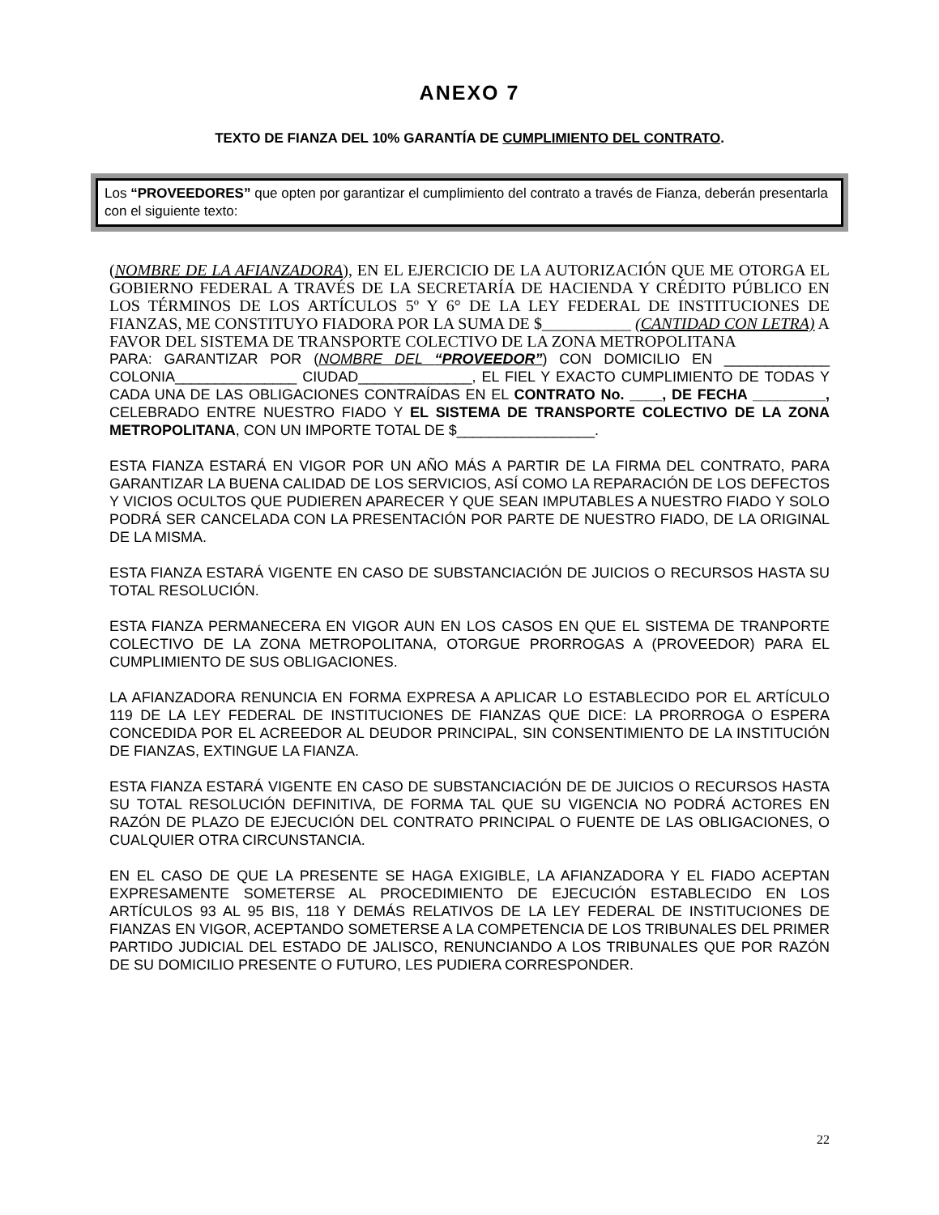ANEXO 7
TEXTO DE FIANZA DEL 10% GARANTÍA DE CUMPLIMIENTO DEL CONTRATO.
Los “PROVEEDORES” que opten por garantizar el cumplimiento del contrato a través de Fianza, deberán presentarla con el siguiente texto:
(NOMBRE DE LA AFIANZADORA), EN EL EJERCICIO DE LA AUTORIZACIÓN QUE ME OTORGA EL GOBIERNO FEDERAL A TRAVÉS DE LA SECRETARÍA DE HACIENDA Y CRÉDITO PÚBLICO EN LOS TÉRMINOS DE LOS ARTÍCULOS 5º Y 6° DE LA LEY FEDERAL DE INSTITUCIONES DE FIANZAS, ME CONSTITUYO FIADORA POR LA SUMA DE $___________ (CANTIDAD CON LETRA) A FAVOR DEL SISTEMA DE TRANSPORTE COLECTIVO DE LA ZONA METROPOLITANA
PARA: GARANTIZAR POR (NOMBRE DEL “PROVEEDOR”) CON DOMICILIO EN _____________ COLONIA_______________ CIUDAD______________, EL FIEL Y EXACTO CUMPLIMIENTO DE TODAS Y CADA UNA DE LAS OBLIGACIONES CONTRAÍDAS EN EL CONTRATO No. ____, DE FECHA _________, CELEBRADO ENTRE NUESTRO FIADO Y EL SISTEMA DE TRANSPORTE COLECTIVO DE LA ZONA METROPOLITANA, CON UN IMPORTE TOTAL DE $_________________.
ESTA FIANZA ESTARÁ EN VIGOR POR UN AÑO MÁS A PARTIR DE LA FIRMA DEL CONTRATO, PARA GARANTIZAR LA BUENA CALIDAD DE LOS SERVICIOS, ASÍ COMO LA REPARACIÓN DE LOS DEFECTOS Y VICIOS OCULTOS QUE PUDIEREN APARECER Y QUE SEAN IMPUTABLES A NUESTRO FIADO Y SOLO PODRÁ SER CANCELADA CON LA PRESENTACIÓN POR PARTE DE NUESTRO FIADO, DE LA ORIGINAL DE LA MISMA.
ESTA FIANZA ESTARÁ VIGENTE EN CASO DE SUBSTANCIACIÓN DE JUICIOS O RECURSOS HASTA SU TOTAL RESOLUCIÓN.
ESTA FIANZA PERMANECERA EN VIGOR AUN EN LOS CASOS EN QUE EL SISTEMA DE TRANPORTE COLECTIVO DE LA ZONA METROPOLITANA, OTORGUE PRORROGAS A (PROVEEDOR) PARA EL CUMPLIMIENTO DE SUS OBLIGACIONES.
LA AFIANZADORA RENUNCIA EN FORMA EXPRESA A APLICAR LO ESTABLECIDO POR EL ARTÍCULO 119 DE LA LEY FEDERAL DE INSTITUCIONES DE FIANZAS QUE DICE: LA PRORROGA O ESPERA CONCEDIDA POR EL ACREEDOR AL DEUDOR PRINCIPAL, SIN CONSENTIMIENTO DE LA INSTITUCIÓN DE FIANZAS, EXTINGUE LA FIANZA.
ESTA FIANZA ESTARÁ VIGENTE EN CASO DE SUBSTANCIACIÓN DE DE JUICIOS O RECURSOS HASTA SU TOTAL RESOLUCIÓN DEFINITIVA, DE FORMA TAL QUE SU VIGENCIA NO PODRÁ ACTORES EN RAZÓN DE PLAZO DE EJECUCIÓN DEL CONTRATO PRINCIPAL O FUENTE DE LAS OBLIGACIONES, O CUALQUIER OTRA CIRCUNSTANCIA.
EN EL CASO DE QUE LA PRESENTE SE HAGA EXIGIBLE, LA AFIANZADORA Y EL FIADO ACEPTAN EXPRESAMENTE SOMETERSE AL PROCEDIMIENTO DE EJECUCIÓN ESTABLECIDO EN LOS ARTÍCULOS 93 AL 95 BIS, 118 Y DEMÁS RELATIVOS DE LA LEY FEDERAL DE INSTITUCIONES DE FIANZAS EN VIGOR, ACEPTANDO SOMETERSE A LA COMPETENCIA DE LOS TRIBUNALES DEL PRIMER PARTIDO JUDICIAL DEL ESTADO DE JALISCO, RENUNCIANDO A LOS TRIBUNALES QUE POR RAZÓN DE SU DOMICILIO PRESENTE O FUTURO, LES PUDIERA CORRESPONDER.
22